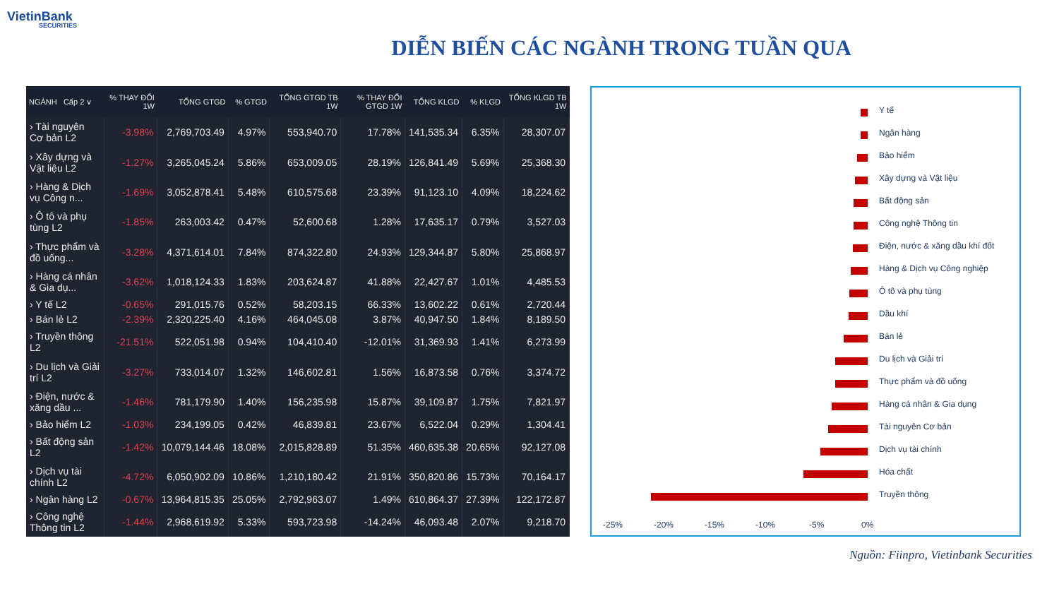VietinBank
SECURITIES
DIỄN BIẾN CÁC NGÀNH TRONG TUẦN QUA
| NGÀNH Cấp 2 ∨ | % THAY ĐỔI 1W | TỔNG GTGD | % GTGD | TỔNG GTGD TB 1W | % THAY ĐỔI GTGD 1W | TỔNG KLGD | % KLGD | TỔNG KLGD TB 1W |
| --- | --- | --- | --- | --- | --- | --- | --- | --- |
| › Tài nguyên Cơ bản L2 | -3.98% | 2,769,703.49 | 4.97% | 553,940.70 | 17.78% | 141,535.34 | 6.35% | 28,307.07 |
| › Xây dựng và Vật liệu L2 | -1.27% | 3,265,045.24 | 5.86% | 653,009.05 | 28.19% | 126,841.49 | 5.69% | 25,368.30 |
| › Hàng & Dịch vụ Công n... | -1.69% | 3,052,878.41 | 5.48% | 610,575.68 | 23.39% | 91,123.10 | 4.09% | 18,224.62 |
| › Ô tô và phụ tùng L2 | -1.85% | 263,003.42 | 0.47% | 52,600.68 | 1.28% | 17,635.17 | 0.79% | 3,527.03 |
| › Thực phẩm và đồ uống... | -3.28% | 4,371,614.01 | 7.84% | 874,322.80 | 24.93% | 129,344.87 | 5.80% | 25,868.97 |
| › Hàng cá nhân & Gia dụ... | -3.62% | 1,018,124.33 | 1.83% | 203,624.87 | 41.88% | 22,427.67 | 1.01% | 4,485.53 |
| › Y tế L2 | -0.65% | 291,015.76 | 0.52% | 58,203.15 | 66.33% | 13,602.22 | 0.61% | 2,720.44 |
| › Bán lẻ L2 | -2.39% | 2,320,225.40 | 4.16% | 464,045.08 | 3.87% | 40,947.50 | 1.84% | 8,189.50 |
| › Truyền thông L2 | -21.51% | 522,051.98 | 0.94% | 104,410.40 | -12.01% | 31,369.93 | 1.41% | 6,273.99 |
| › Du lịch và Giải trí L2 | -3.27% | 733,014.07 | 1.32% | 146,602.81 | 1.56% | 16,873.58 | 0.76% | 3,374.72 |
| › Điện, nước & xăng dầu ... | -1.46% | 781,179.90 | 1.40% | 156,235.98 | 15.87% | 39,109.87 | 1.75% | 7,821.97 |
| › Bảo hiểm L2 | -1.03% | 234,199.05 | 0.42% | 46,839.81 | 23.67% | 6,522.04 | 0.29% | 1,304.41 |
| › Bất động sản L2 | -1.42% | 10,079,144.46 | 18.08% | 2,015,828.89 | 51.35% | 460,635.38 | 20.65% | 92,127.08 |
| › Dịch vụ tài chính L2 | -4.72% | 6,050,902.09 | 10.86% | 1,210,180.42 | 21.91% | 350,820.86 | 15.73% | 70,164.17 |
| › Ngân hàng L2 | -0.67% | 13,964,815.35 | 25.05% | 2,792,963.07 | 1.49% | 610,864.37 | 27.39% | 122,172.87 |
| › Công nghệ Thông tin L2 | -1.44% | 2,968,619.92 | 5.33% | 593,723.98 | -14.24% | 46,093.48 | 2.07% | 9,218.70 |
Y tế
Ngân hàng
Bảo hiểm
Xây dựng và Vật liệu
Bất động sản
Công nghệ Thông tin
Điện, nước & xăng dầu khí đốt
Hàng & Dịch vụ Công nghiệp
Ô tô và phụ tùng
Dầu khí
Bán lẻ
Du lịch và Giải trí
Thực phẩm và đồ uống
Hàng cá nhân & Gia dụng
Tài nguyên Cơ bản
Dịch vụ tài chính
Hóa chất
Truyền thông
-25% -20% -15% -10% -5% 0%
Nguồn: Fiinpro, Vietinbank Securities